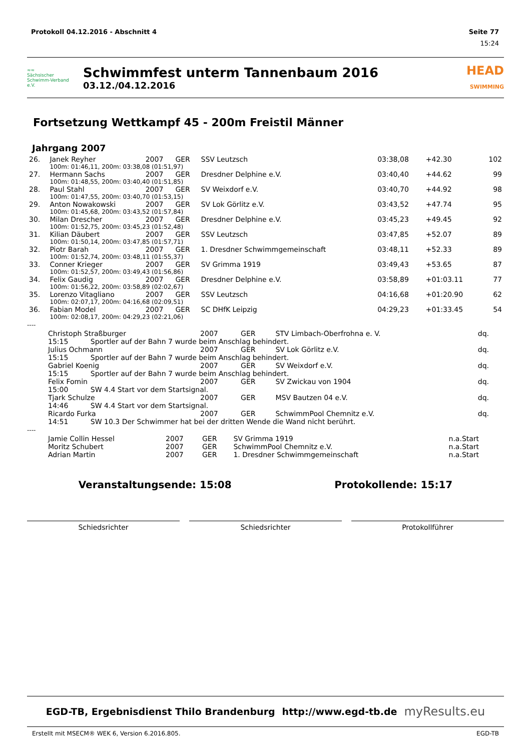Protokoll 04.12.2016 - Abschnitt 4 Seite 77
15:24
≈≈
Sächsischer Schwimm-Verband e.V.
Schwimmfest unterm Tannenbaum 2016
03.12./04.12.2016
HEAD
SWIMMING
Fortsetzung Wettkampf 45 - 200m Freistil Männer
Jahrgang 2007
| 26. | Janek Reyher | 2007 | GER | SSV Leutzsch | 03:38,08 | +42.30 | 102 |
| | 100m: 01:46,11, 200m: 03:38,08 (01:51,97) | | | | | | |
| 27. | Hermann Sachs | 2007 | GER | Dresdner Delphine e.V. | 03:40,40 | +44.62 | 99 |
| | 100m: 01:48,55, 200m: 03:40,40 (01:51,85) | | | | | | |
| 28. | Paul Stahl | 2007 | GER | SV Weixdorf e.V. | 03:40,70 | +44.92 | 98 |
| | 100m: 01:47,55, 200m: 03:40,70 (01:53,15) | | | | | | |
| 29. | Anton Nowakowski | 2007 | GER | SV Lok Görlitz e.V. | 03:43,52 | +47.74 | 95 |
| | 100m: 01:45,68, 200m: 03:43,52 (01:57,84) | | | | | | |
| 30. | Milan Drescher | 2007 | GER | Dresdner Delphine e.V. | 03:45,23 | +49.45 | 92 |
| | 100m: 01:52,75, 200m: 03:45,23 (01:52,48) | | | | | | |
| 31. | Kilian Däubert | 2007 | GER | SSV Leutzsch | 03:47,85 | +52.07 | 89 |
| | 100m: 01:50,14, 200m: 03:47,85 (01:57,71) | | | | | | |
| 32. | Piotr Barah | 2007 | GER | 1. Dresdner Schwimmgemeinschaft | 03:48,11 | +52.33 | 89 |
| | 100m: 01:52,74, 200m: 03:48,11 (01:55,37) | | | | | | |
| 33. | Conner Krieger | 2007 | GER | SV Grimma 1919 | 03:49,43 | +53.65 | 87 |
| | 100m: 01:52,57, 200m: 03:49,43 (01:56,86) | | | | | | |
| 34. | Felix Gaudig | 2007 | GER | Dresdner Delphine e.V. | 03:58,89 | +01:03.11 | 77 |
| | 100m: 01:56,22, 200m: 03:58,89 (02:02,67) | | | | | | |
| 35. | Lorenzo Vitagliano | 2007 | GER | SSV Leutzsch | 04:16,68 | +01:20.90 | 62 |
| | 100m: 02:07,17, 200m: 04:16,68 (02:09,51) | | | | | | |
| 36. | Fabian Model | 2007 | GER | SC DHfK Leipzig | 04:29,23 | +01:33.45 | 54 |
| | 100m: 02:08,17, 200m: 04:29,23 (02:21,06) | | | | | | |
----
| | Christoph Straßburger | 2007 | GER | STV Limbach-Oberfrohna e. V. | dq. |
| | 15:15 Sportler auf der Bahn 7 wurde beim Anschlag behindert. | | | | |
| | Julius Ochmann | 2007 | GER | SV Lok Görlitz e.V. | dq. |
| | 15:15 Sportler auf der Bahn 7 wurde beim Anschlag behindert. | | | | |
| | Gabriel Koenig | 2007 | GER | SV Weixdorf e.V. | dq. |
| | 15:15 Sportler auf der Bahn 7 wurde beim Anschlag behindert. | | | | |
| | Felix Fomin | 2007 | GER | SV Zwickau von 1904 | dq. |
| | 15:00 SW 4.4 Start vor dem Startsignal. | | | | |
| | Tjark Schulze | 2007 | GER | MSV Bautzen 04 e.V. | dq. |
| | 14:46 SW 4.4 Start vor dem Startsignal. | | | | |
| | Ricardo Furka | 2007 | GER | SchwimmPool Chemnitz e.V. | dq. |
| | 14:51 SW 10.3 Der Schwimmer hat bei der dritten Wende die Wand nicht berührt. | | | | |
----
| | Jamie Collin Hessel | 2007 | GER | SV Grimma 1919 | n.a.Start |
| | Moritz Schubert | 2007 | GER | SchwimmPool Chemnitz e.V. | n.a.Start |
| | Adrian Martin | 2007 | GER | 1. Dresdner Schwimmgemeinschaft | n.a.Start |
Veranstaltungsende: 15:08 Protokollende: 15:17
Schiedsrichter Schiedsrichter Protokollführer
EGD-TB, Ergebnisdienst Thilo Brandenburg http://www.egd-tb.de myResults.eu
Erstellt mit MSECM® WEK 6, Version 6.2016.805. EGD-TB